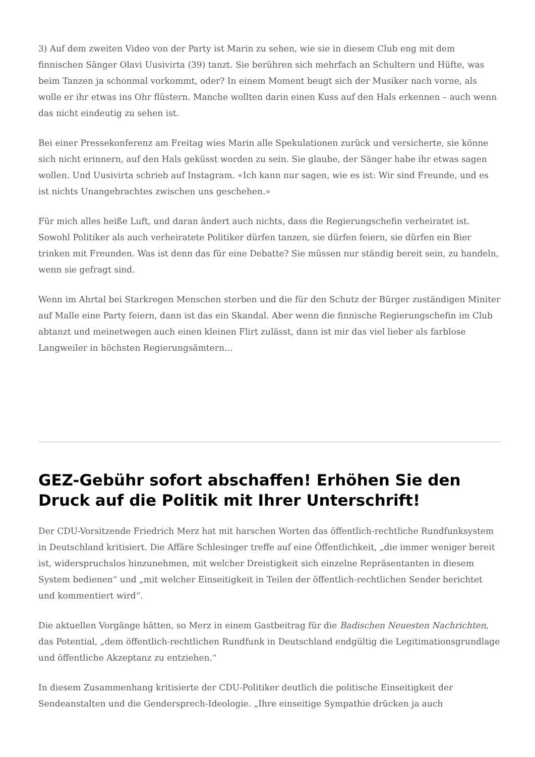3) Auf dem zweiten Video von der Party ist Marin zu sehen, wie sie in diesem Club eng mit dem finnischen Sänger Olavi Uusivirta (39) tanzt. Sie berühren sich mehrfach an Schultern und Hüfte, was beim Tanzen ja schonmal vorkommt, oder? In einem Moment beugt sich der Musiker nach vorne, als wolle er ihr etwas ins Ohr flüstern. Manche wollten darin einen Kuss auf den Hals erkennen – auch wenn das nicht eindeutig zu sehen ist.
Bei einer Pressekonferenz am Freitag wies Marin alle Spekulationen zurück und versicherte, sie könne sich nicht erinnern, auf den Hals geküsst worden zu sein. Sie glaube, der Sänger habe ihr etwas sagen wollen. Und Uusivirta schrieb auf Instagram. «Ich kann nur sagen, wie es ist: Wir sind Freunde, und es ist nichts Unangebrachtes zwischen uns geschehen.»
Für mich alles heiße Luft, und daran ändert auch nichts, dass die Regierungschefin verheiratet ist. Sowohl Politiker als auch verheiratete Politiker dürfen tanzen, sie dürfen feiern, sie dürfen ein Bier trinken mit Freunden. Was ist denn das für eine Debatte? Sie müssen nur ständig bereit sein, zu handeln, wenn sie gefragt sind.
Wenn im Ahrtal bei Starkregen Menschen sterben und die für den Schutz der Bürger zuständigen Miniter auf Malle eine Party feiern, dann ist das ein Skandal. Aber wenn die finnische Regierungschefin im Club abtanzt und meinetwegen auch einen kleinen Flirt zulässt, dann ist mir das viel lieber als farblose Langweiler in höchsten Regierungsämtern…
GEZ-Gebühr sofort abschaffen! Erhöhen Sie den Druck auf die Politik mit Ihrer Unterschrift!
Der CDU-Vorsitzende Friedrich Merz hat mit harschen Worten das öffentlich-rechtliche Rundfunksystem in Deutschland kritisiert. Die Affäre Schlesinger treffe auf eine Öffentlichkeit, „die immer weniger bereit ist, widerspruchslos hinzunehmen, mit welcher Dreistigkeit sich einzelne Repräsentanten in diesem System bedienen“ und „mit welcher Einseitigkeit in Teilen der öffentlich-rechtlichen Sender berichtet und kommentiert wird“.
Die aktuellen Vorgänge hätten, so Merz in einem Gastbeitrag für die Badischen Neuesten Nachrichten, das Potential, „dem öffentlich-rechtlichen Rundfunk in Deutschland endgültig die Legitimationsgrundlage und öffentliche Akzeptanz zu entziehen.“
In diesem Zusammenhang kritisierte der CDU-Politiker deutlich die politische Einseitigkeit der Sendeanstalten und die Gendersprech-Ideologie. „Ihre einseitige Sympathie drücken ja auch